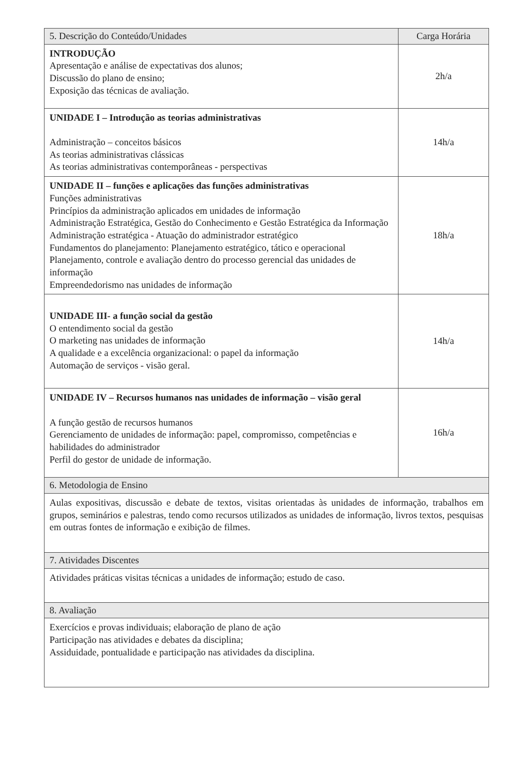| 5. Descrição do Conteúdo/Unidades | Carga Horária |
| --- | --- |
| INTRODUÇÃO Apresentação e análise de expectativas dos alunos; Discussão do plano de ensino; Exposição das técnicas de avaliação. | 2h/a |
| UNIDADE I – Introdução as teorias administrativas Administração – conceitos básicos As teorias administrativas clássicas As teorias administrativas contemporâneas - perspectivas | 14h/a |
| UNIDADE II – funções e aplicações das funções administrativas Funções administrativas Princípios da administração aplicados em unidades de informação Administração Estratégica, Gestão do Conhecimento e Gestão Estratégica da Informação Administração estratégica - Atuação do administrador estratégico Fundamentos do planejamento: Planejamento estratégico, tático e operacional Planejamento, controle e avaliação dentro do processo gerencial das unidades de informação Empreendedorismo nas unidades de informação | 18h/a |
| UNIDADE III- a função social da gestão O entendimento social da gestão O marketing nas unidades de informação A qualidade e a excelência organizacional: o papel da informação Automação de serviços - visão geral. | 14h/a |
| UNIDADE IV – Recursos humanos nas unidades de informação – visão geral A função gestão de recursos humanos Gerenciamento de unidades de informação: papel, compromisso, competências e habilidades do administrador Perfil do gestor de unidade de informação. | 16h/a |
| 6. Metodologia de Ensino | |
| Aulas expositivas, discussão e debate de textos, visitas orientadas às unidades de informação, trabalhos em grupos, seminários e palestras, tendo como recursos utilizados as unidades de informação, livros textos, pesquisas em outras fontes de informação e exibição de filmes. | |
| 7. Atividades Discentes | |
| Atividades práticas visitas técnicas a unidades de informação; estudo de caso. | |
| 8. Avaliação | |
| Exercícios e provas individuais; elaboração de plano de ação Participação nas atividades e debates da disciplina; Assiduidade, pontualidade e participação nas atividades da disciplina. | |